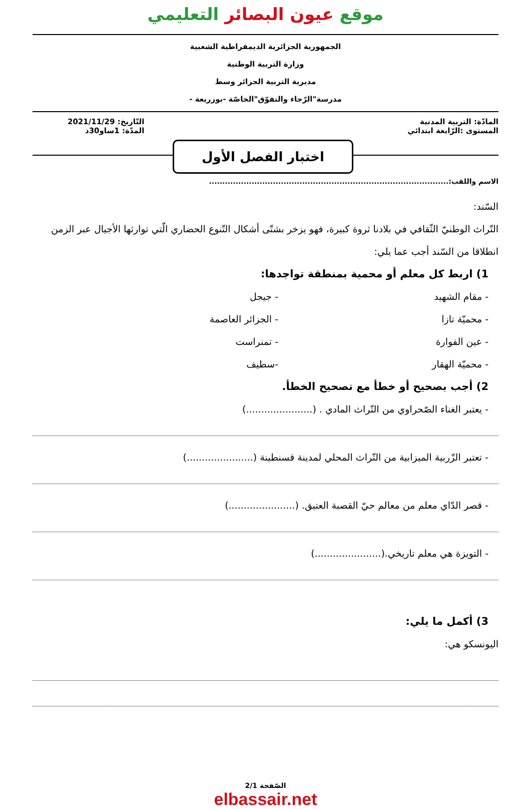موقع عيون البصائر التعليمي
الجمهورية الجزائرية الديمقراطية الشعبية
وزارة التربية الوطنية
مديرية التربية الجزائر وسط
مدرسة"الرّجاء والتفوّق"الخاصّة -بوزريعة -
المادّة: التربية المدنية
المستوى :الرّابعة ابتدائي
التّاريخ: 2021/11/29
المدّة: 1ساو30د
اختبار الفصل الأول
الاسم واللقب:..........................................................................................
السّند:
التّراث الوطنيّ الثّقافي في بلادنا ثروة كبيرة، فهو يزخر بشتّى أشكال التّنوع الحضاري الّتي توارثها الأجيال عبر الزمن انطلاقا من السّند أجب عما يلي:
1) اربط كل معلم أو محمية بمنطقة تواجدها:
- مقام الشهيد - جيجل
- محميّة تازا - الجزائر العاصمة
- عين الفوارة - تمنراست
- محميّة الهقار -سطيف
2) أجب بصحيح أو خطأ مع تصحيح الخطأ.
- يعتبر الغناء الصّحراوي من التّراث المادي . (......................)
- تعتبر الزّربية الميزابية من التّراث المحلي لمدينة قسنطينة (......................)
- قصر الدّاي معلم من معالم حيّ القصبة العتيق. (......................)
- التويزة هي معلم تاريخي.(......................)
3) أكمل ما يلي:
اليونسكو هي:
الصّفحة 2/1
elbassair.net